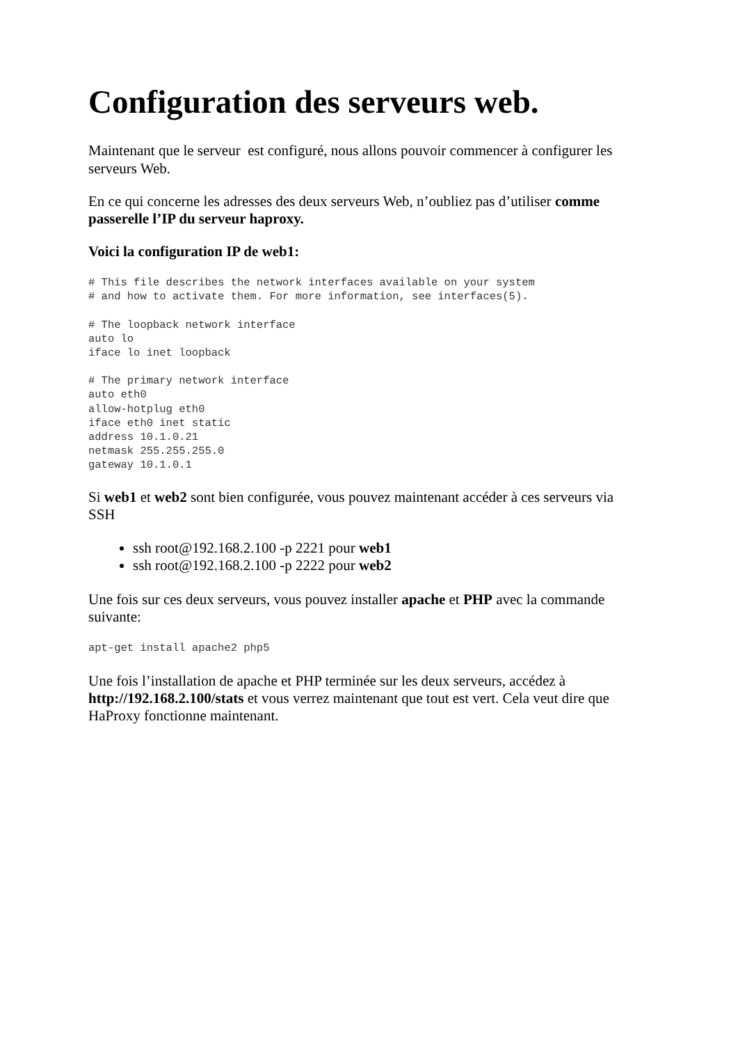Configuration des serveurs web.
Maintenant que le serveur est configuré, nous allons pouvoir commencer à configurer les serveurs Web.
En ce qui concerne les adresses des deux serveurs Web, n’oubliez pas d’utiliser comme passerelle l’IP du serveur haproxy.
Voici la configuration IP de web1:
# This file describes the network interfaces available on your system
# and how to activate them. For more information, see interfaces(5).

# The loopback network interface
auto lo
iface lo inet loopback

# The primary network interface
auto eth0
allow-hotplug eth0
iface eth0 inet static
address 10.1.0.21
netmask 255.255.255.0
gateway 10.1.0.1
Si web1 et web2 sont bien configurée, vous pouvez maintenant accéder à ces serveurs via SSH
ssh root@192.168.2.100 -p 2221 pour web1
ssh root@192.168.2.100 -p 2222 pour web2
Une fois sur ces deux serveurs, vous pouvez installer apache et PHP avec la commande suivante:
apt-get install apache2 php5
Une fois l’installation de apache et PHP terminée sur les deux serveurs, accédez à http://192.168.2.100/stats et vous verrez maintenant que tout est vert. Cela veut dire que HaProxy fonctionne maintenant.